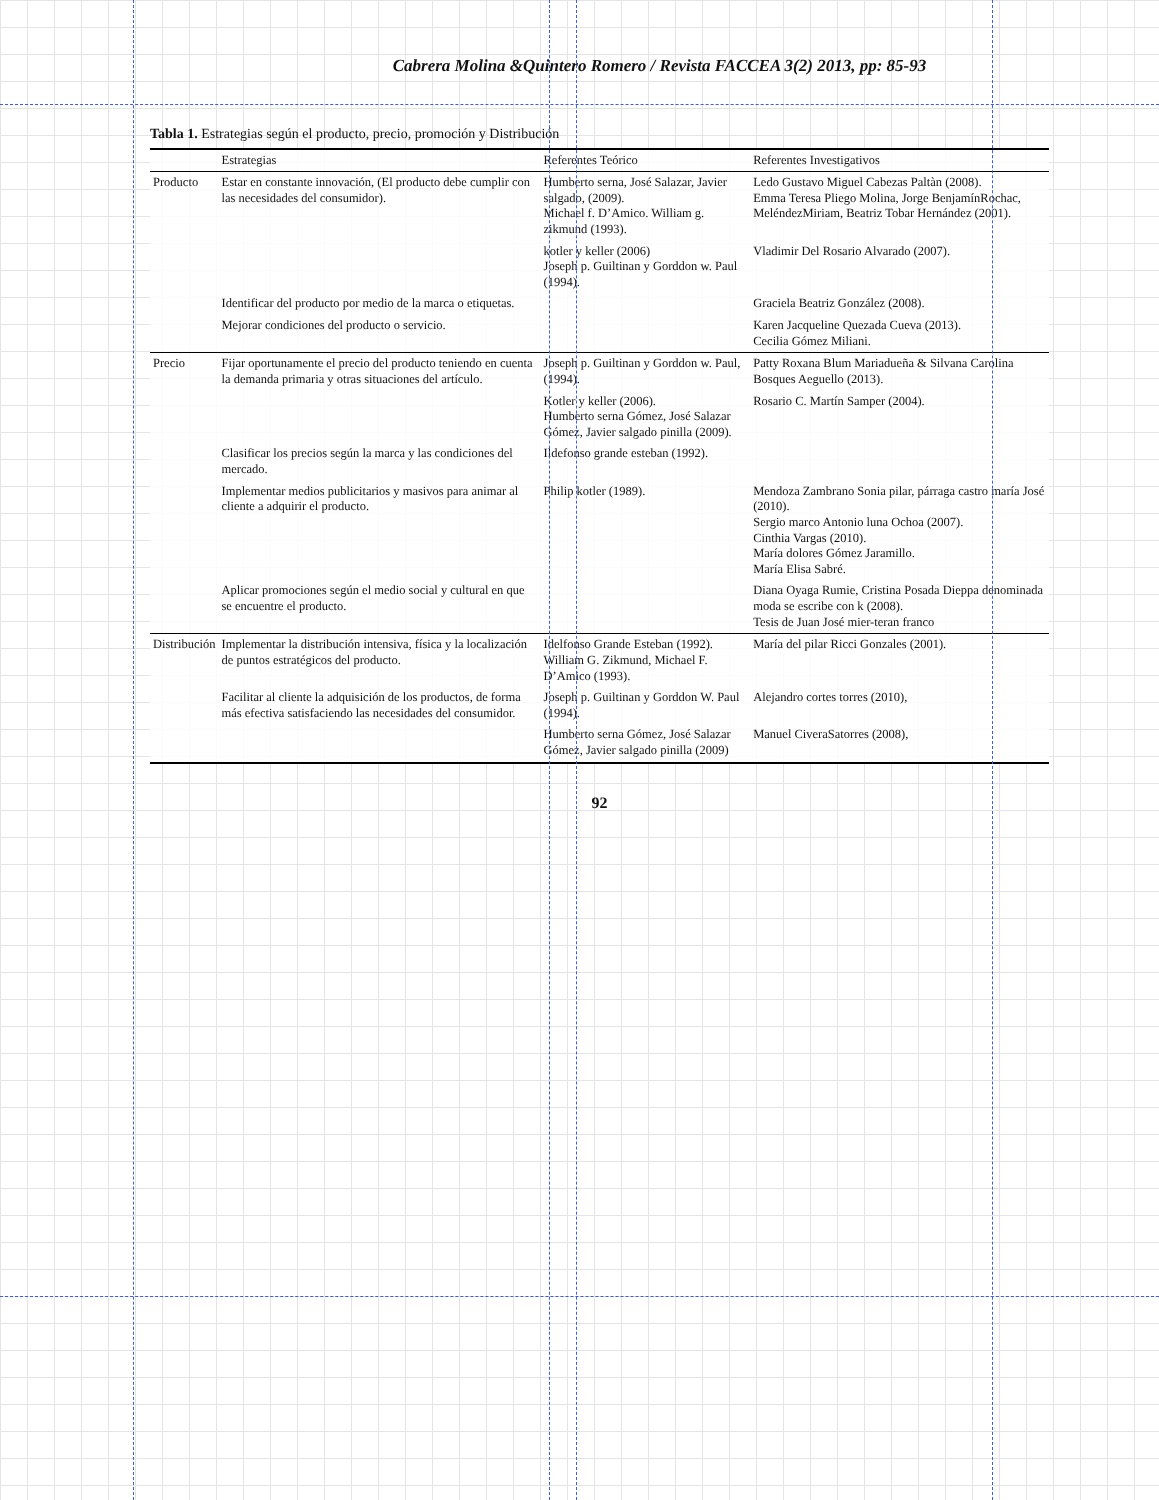Cabrera Molina &Quintero Romero / Revista FACCEA 3(2) 2013, pp: 85-93
Tabla 1. Estrategias según el producto, precio, promoción y Distribución
| | Estrategias | Referentes Teórico | Referentes Investigativos |
| --- | --- | --- | --- |
| Producto | Estar en constante innovación, (El producto debe cumplir con las necesidades del consumidor). | Humberto serna, José Salazar, Javier salgado, (2009). Michael f. D’Amico. William g. zikmund (1993). | Ledo Gustavo Miguel Cabezas Paltàn (2008). Emma Teresa Pliego Molina, Jorge BenjamínRochac, MeléndezMiriam, Beatriz Tobar Hernández (2001). |
| | | kotler y keller (2006) Joseph p. Guiltinan y Gorddon w. Paul (1994). | Vladimir Del Rosario Alvarado (2007). |
| | Identificar del producto por medio de la marca o etiquetas. | | Graciela Beatriz González (2008). |
| | Mejorar condiciones del producto o servicio. | | Karen Jacqueline Quezada Cueva (2013). Cecilia Gómez Miliani. |
| Precio | Fijar oportunamente el precio del producto teniendo en cuenta la demanda primaria y otras situaciones del artículo. | Joseph p. Guiltinan y Gorddon w. Paul, (1994). | Patty Roxana Blum Mariadueña & Silvana Carolina Bosques Aeguello (2013). |
| | | Kotler y keller (2006). Humberto serna Gómez, José Salazar Gómez, Javier salgado pinilla (2009). | Rosario C. Martín Samper (2004). |
| | Clasificar los precios según la marca y las condiciones del mercado. | Ildefonso grande esteban (1992). | |
| | Implementar medios publicitarios y masivos para animar al cliente a adquirir el producto. | Philip kotler (1989). | Mendoza Zambrano Sonia pilar, párraga castro maría José (2010). Sergio marco Antonio luna Ochoa (2007). Cinthia Vargas (2010). María dolores Gómez Jaramillo. María Elisa Sabré. |
| | Aplicar promociones según el medio social y cultural en que se encuentre el producto. | | Diana Oyaga Rumie, Cristina Posada Dieppa denominada moda se escribe con k (2008). Tesis de Juan José mier-teran franco |
| Distribución | Implementar la distribución intensiva, física y la localización de puntos estratégicos del producto. | Idelfonso Grande Esteban (1992). William G. Zikmund, Michael F. D’Amico (1993). | María del pilar Ricci Gonzales (2001). |
| | Facilitar al cliente la adquisición de los productos, de forma más efectiva satisfaciendo las necesidades del consumidor. | Joseph p. Guiltinan y Gorddon W. Paul (1994). | Alejandro cortes torres (2010), |
| | | Humberto serna Gómez, José Salazar Gómez, Javier salgado pinilla (2009) | Manuel CiveraSatorres (2008), |
92